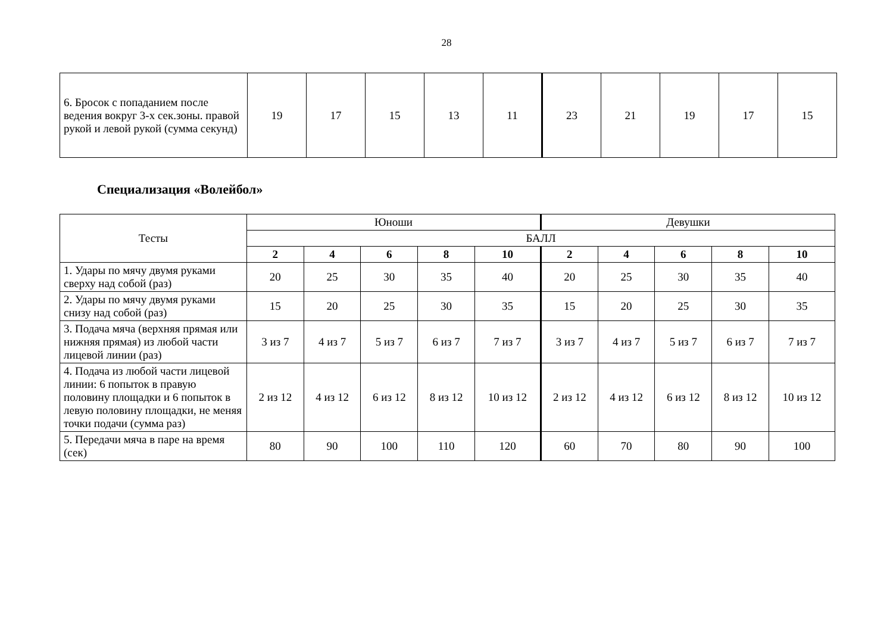28
| 6. Бросок с попаданием после ведения вокруг 3-х сек.зоны. правой рукой и левой рукой (сумма секунд) | 19 | 17 | 15 | 13 | 11 | 23 | 21 | 19 | 17 | 15 |
Специализация «Волейбол»
| Тесты | Юноши | | | | | Девушки | | | | |
| --- | --- | --- | --- | --- | --- | --- | --- | --- | --- | --- |
| | БАЛЛ | | | | | | | | | |
| | 2 | 4 | 6 | 8 | 10 | 2 | 4 | 6 | 8 | 10 |
| 1. Удары по мячу двумя руками сверху над собой (раз) | 20 | 25 | 30 | 35 | 40 | 20 | 25 | 30 | 35 | 40 |
| 2. Удары по мячу двумя руками снизу над собой (раз) | 15 | 20 | 25 | 30 | 35 | 15 | 20 | 25 | 30 | 35 |
| 3. Подача мяча (верхняя прямая или нижняя прямая) из любой части лицевой линии (раз) | 3 из 7 | 4 из 7 | 5 из 7 | 6 из 7 | 7 из 7 | 3 из 7 | 4 из 7 | 5 из 7 | 6 из 7 | 7 из 7 |
| 4. Подача из любой части лицевой линии: 6 попыток в правую половину площадки и 6 попыток в левую половину площадки, не меняя точки подачи (сумма раз) | 2 из 12 | 4 из 12 | 6 из 12 | 8 из 12 | 10 из 12 | 2 из 12 | 4 из 12 | 6 из 12 | 8 из 12 | 10 из 12 |
| 5. Передачи мяча в паре на время (сек) | 80 | 90 | 100 | 110 | 120 | 60 | 70 | 80 | 90 | 100 |